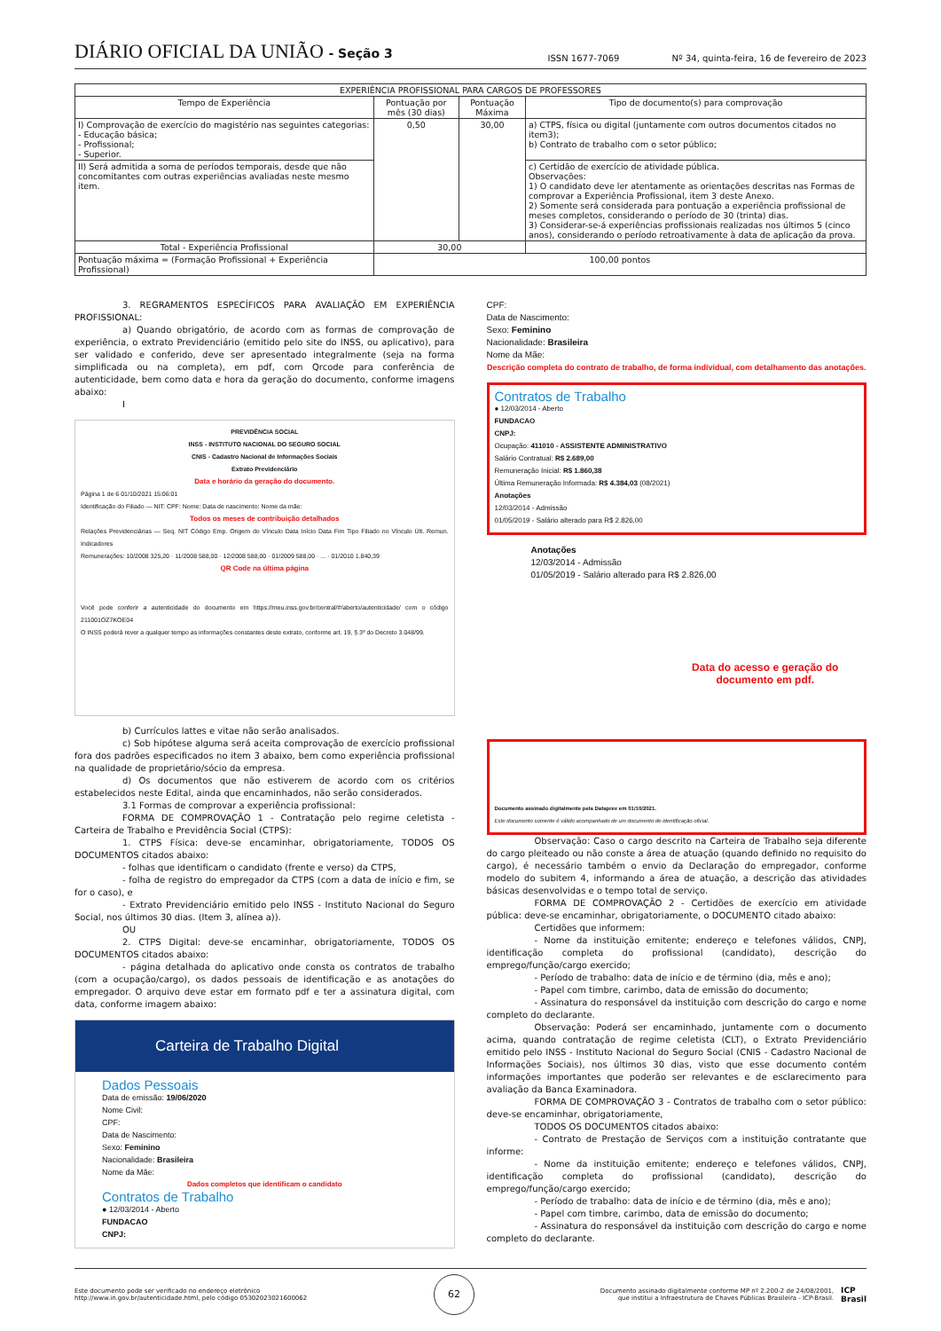DIÁRIO OFICIAL DA UNIÃO - Seção 3
ISSN 1677-7069
Nº 34, quinta-feira, 16 de fevereiro de 2023
| EXPERIÊNCIA PROFISSIONAL PARA CARGOS DE PROFESSORES | | | |
| --- | --- | --- | --- |
| Tempo de Experiência | Pontuação por mês (30 dias) | Pontuação Máxima | Tipo de documento(s) para comprovação |
| I) Comprovação de exercício do magistério nas seguintes categorias: - Educação básica; - Profissional; - Superior. | 0,50 | 30,00 | a) CTPS, física ou digital (juntamente com outros documentos citados no item3); b) Contrato de trabalho com o setor público; |
| II) Será admitida a soma de períodos temporais, desde que não concomitantes com outras experiências avaliadas neste mesmo item. | | | c) Certidão de exercício de atividade pública. Observações: 1) O candidato deve ler atentamente as orientações descritas nas Formas de comprovar a Experiência Profissional, item 3 deste Anexo. 2) Somente será considerada para pontuação a experiência profissional de meses completos, considerando o período de 30 (trinta) dias. 3) Considerar-se-á experiências profissionais realizadas nos últimos 5 (cinco anos), considerando o período retroativamente à data de aplicação da prova. |
| Total - Experiência Profissional | 30,00 | | |
| Pontuação máxima = (Formação Profissional + Experiência Profissional) | 100,00 pontos | | |
3. REGRAMENTOS ESPECÍFICOS PARA AVALIAÇÃO EM EXPERIÊNCIA PROFISSIONAL:
a) Quando obrigatório, de acordo com as formas de comprovação de experiência, o extrato Previdenciário (emitido pelo site do INSS, ou aplicativo), para ser validado e conferido, deve ser apresentado integralmente (seja na forma simplificada ou na completa), em pdf, com Qrcode para conferência de autenticidade, bem como data e hora da geração do documento, conforme imagens abaixo:
I
PREVIDÊNCIA SOCIAL
INSS - INSTITUTO NACIONAL DO SEGURO SOCIAL
CNIS - Cadastro Nacional de Informações Sociais
Extrato Previdenciário
Data e horário da geração do documento.
Página 1 de 6 01/10/2021 15:06:01
Identificação do Filiado — NIT: CPF: Nome: Data de nascimento: Nome da mãe:
Todos os meses de contribuição detalhados
Relações Previdenciárias — Seq. NIT Código Emp. Origem do Vínculo Data Início Data Fim Tipo Filiado no Vínculo Últ. Remun. Indicadores
Remunerações: 10/2008 325,20 · 11/2008 588,00 · 12/2008 588,00 · 01/2009 588,00 · ... · 01/2010 1.840,39
QR Code na última página
Você pode conferir a autenticidade do documento em https://meu.inss.gov.br/central/#/aberto/autenticidade/ com o código 211001OZ7KOE04
O INSS poderá rever a qualquer tempo as informações constantes deste extrato, conforme art. 19, § 3º do Decreto 3.048/99.
b) Currículos lattes e vitae não serão analisados.
c) Sob hipótese alguma será aceita comprovação de exercício profissional fora dos padrões especificados no item 3 abaixo, bem como experiência profissional na qualidade de proprietário/sócio da empresa.
d) Os documentos que não estiverem de acordo com os critérios estabelecidos neste Edital, ainda que encaminhados, não serão considerados.
3.1 Formas de comprovar a experiência profissional:
FORMA DE COMPROVAÇÃO 1 - Contratação pelo regime celetista - Carteira de Trabalho e Previdência Social (CTPS):
1. CTPS Física: deve-se encaminhar, obrigatoriamente, TODOS OS DOCUMENTOS citados abaixo:
- folhas que identificam o candidato (frente e verso) da CTPS,
- folha de registro do empregador da CTPS (com a data de início e fim, se for o caso), e
- Extrato Previdenciário emitido pelo INSS - Instituto Nacional do Seguro Social, nos últimos 30 dias. (Item 3, alínea a)).
OU
2. CTPS Digital: deve-se encaminhar, obrigatoriamente, TODOS OS DOCUMENTOS citados abaixo:
- página detalhada do aplicativo onde consta os contratos de trabalho (com a ocupação/cargo), os dados pessoais de identificação e as anotações do empregador. O arquivo deve estar em formato pdf e ter a assinatura digital, com data, conforme imagem abaixo:
Carteira de Trabalho Digital
Dados Pessoais
Data de emissão: 19/06/2020
Nome Civil:
CPF:
Data de Nascimento:
Sexo: Feminino
Nacionalidade: Brasileira
Nome da Mãe:
Dados completos que identificam o candidato
Contratos de Trabalho
● 12/03/2014 - Aberto
FUNDACAO
CNPJ:
CPF:
Data de Nascimento:
Sexo: Feminino
Nacionalidade: Brasileira
Nome da Mãe:
Descrição completa do contrato de trabalho, de forma individual, com detalhamento das anotações.
Contratos de Trabalho
● 12/03/2014 - Aberto
FUNDACAO
CNPJ:
Ocupação: 411010 - ASSISTENTE ADMINISTRATIVO
Salário Contratual: R$ 2.689,00
Remuneração Inicial: R$ 1.860,38
Última Remuneração Informada: R$ 4.384,03 (08/2021)
Anotações
12/03/2014 - Admissão
01/05/2019 - Salário alterado para R$ 2.826,00
Anotações
12/03/2014 - Admissão
01/05/2019 - Salário alterado para R$ 2.826,00
Data do acesso e geração do documento em pdf.
Documento assinado digitalmente pela Dataprev em 01/10/2021.
Este documento somente é válido acompanhado de um documento de identificação oficial.
Observação: Caso o cargo descrito na Carteira de Trabalho seja diferente do cargo pleiteado ou não conste a área de atuação (quando definido no requisito do cargo), é necessário também o envio da Declaração do empregador, conforme modelo do subitem 4, informando a área de atuação, a descrição das atividades básicas desenvolvidas e o tempo total de serviço.
FORMA DE COMPROVAÇÃO 2 - Certidões de exercício em atividade pública: deve-se encaminhar, obrigatoriamente, o DOCUMENTO citado abaixo:
Certidões que informem:
- Nome da instituição emitente; endereço e telefones válidos, CNPJ, identificação completa do profissional (candidato), descrição do emprego/função/cargo exercido;
- Período de trabalho: data de início e de término (dia, mês e ano);
- Papel com timbre, carimbo, data de emissão do documento;
- Assinatura do responsável da instituição com descrição do cargo e nome completo do declarante.
Observação: Poderá ser encaminhado, juntamente com o documento acima, quando contratação de regime celetista (CLT), o Extrato Previdenciário emitido pelo INSS - Instituto Nacional do Seguro Social (CNIS - Cadastro Nacional de Informações Sociais), nos últimos 30 dias, visto que esse documento contém informações importantes que poderão ser relevantes e de esclarecimento para avaliação da Banca Examinadora.
FORMA DE COMPROVAÇÃO 3 - Contratos de trabalho com o setor público: deve-se encaminhar, obrigatoriamente,
TODOS OS DOCUMENTOS citados abaixo:
- Contrato de Prestação de Serviços com a instituição contratante que informe:
- Nome da instituição emitente; endereço e telefones válidos, CNPJ, identificação completa do profissional (candidato), descrição do emprego/função/cargo exercido;
- Período de trabalho: data de início e de término (dia, mês e ano);
- Papel com timbre, carimbo, data de emissão do documento;
- Assinatura do responsável da instituição com descrição do cargo e nome completo do declarante.
Este documento pode ser verificado no endereço eletrônico
http://www.in.gov.br/autenticidade.html, pelo código 05302023021600062
62
Documento assinado digitalmente conforme MP nº 2.200-2 de 24/08/2001,
que institui a Infraestrutura de Chaves Públicas Brasileira - ICP-Brasil.
ICP
Brasil